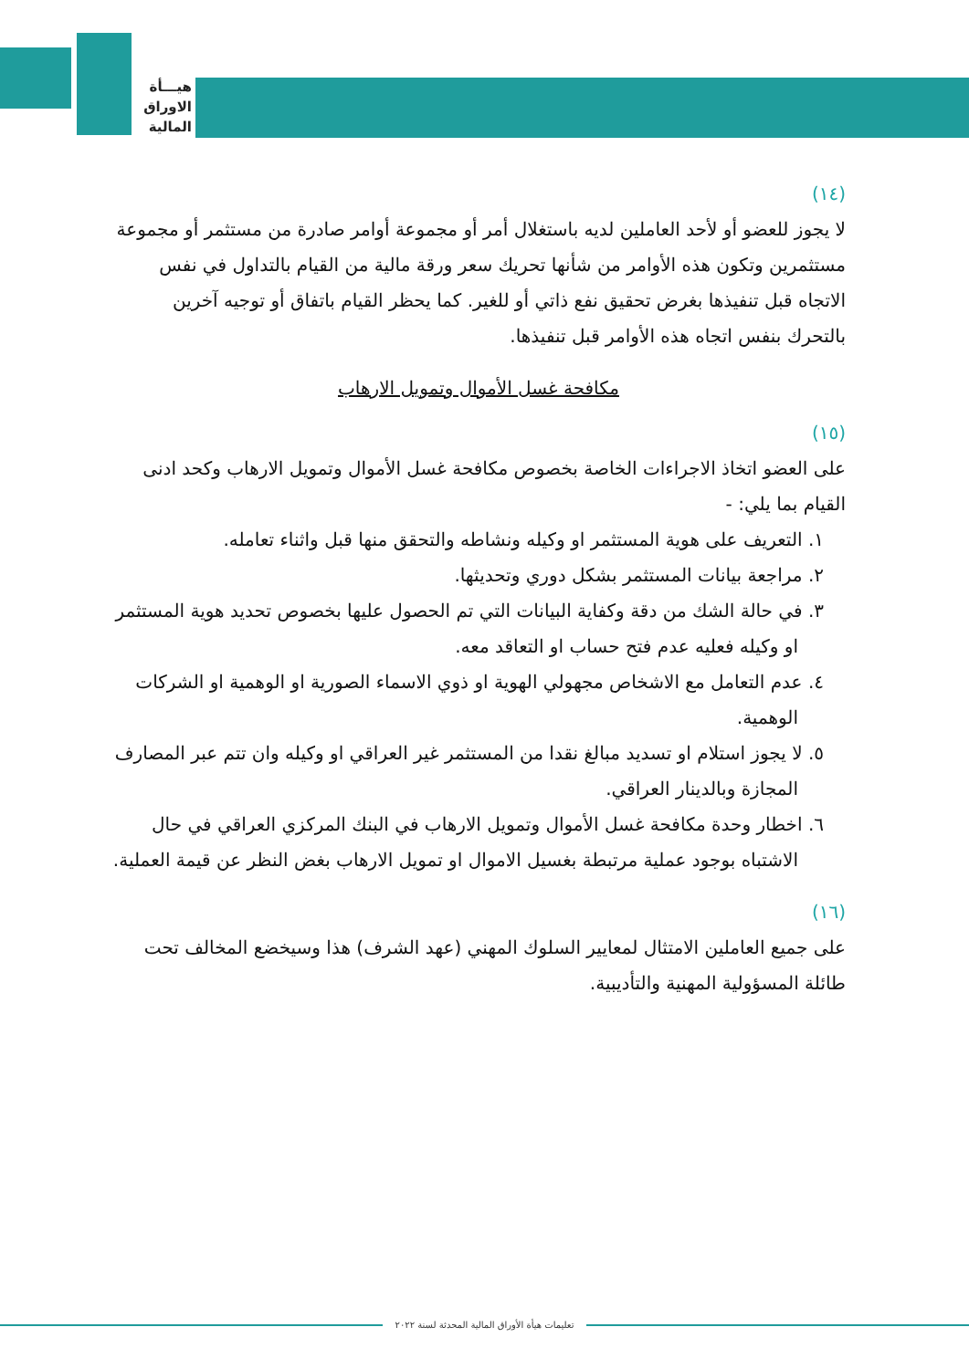هيـــأة
الاوراق
المالية
(١٤)
لا يجوز للعضو أو لأحد العاملين لديه باستغلال أمر أو مجموعة أوامر صادرة من مستثمر أو مجموعة مستثمرين وتكون هذه الأوامر من شأنها تحريك سعر ورقة مالية من القيام بالتداول في نفس الاتجاه قبل تنفيذها بغرض تحقيق نفع ذاتي أو للغير. كما يحظر القيام باتفاق أو توجيه آخرين بالتحرك بنفس اتجاه هذه الأوامر قبل تنفيذها.
مكافحة غسل الأموال وتمويل الارهاب
(١٥)
على العضو اتخاذ الاجراءات الخاصة بخصوص مكافحة غسل الأموال وتمويل الارهاب وكحد ادنى القيام بما يلي: -
١. التعريف على هوية المستثمر او وكيله ونشاطه والتحقق منها قبل واثناء تعامله.
٢. مراجعة بيانات المستثمر بشكل دوري وتحديثها.
٣. في حالة الشك من دقة وكفاية البيانات التي تم الحصول عليها بخصوص تحديد هوية المستثمر او وكيله فعليه عدم فتح حساب او التعاقد معه.
٤. عدم التعامل مع الاشخاص مجهولي الهوية او ذوي الاسماء الصورية او الوهمية او الشركات الوهمية.
٥. لا يجوز استلام او تسديد مبالغ نقدا من المستثمر غير العراقي او وكيله وان تتم عبر المصارف المجازة وبالدينار العراقي.
٦. اخطار وحدة مكافحة غسل الأموال وتمويل الارهاب في البنك المركزي العراقي في حال الاشتباه بوجود عملية مرتبطة بغسيل الاموال او تمويل الارهاب بغض النظر عن قيمة العملية.
(١٦)
على جميع العاملين الامتثال لمعايير السلوك المهني (عهد الشرف) هذا وسيخضع المخالف تحت طائلة المسؤولية المهنية والتأديبية.
تعليمات هيأة الأوراق المالية المحدثة لسنة ٢٠٢٢